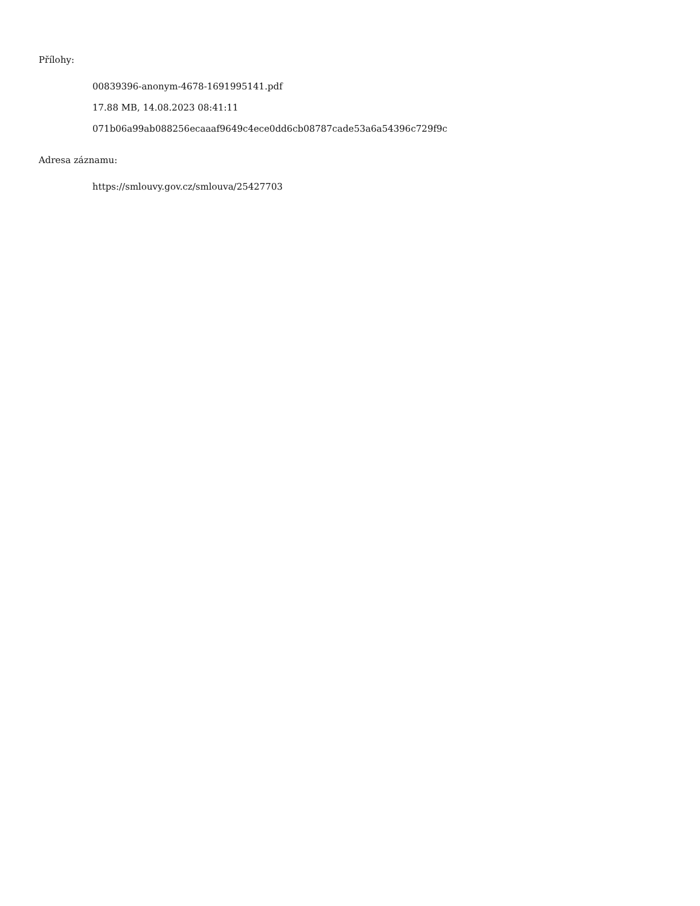Přílohy:
00839396-anonym-4678-1691995141.pdf
17.88 MB, 14.08.2023 08:41:11
071b06a99ab088256ecaaaf9649c4ece0dd6cb08787cade53a6a54396c729f9c
Adresa záznamu:
https://smlouvy.gov.cz/smlouva/25427703